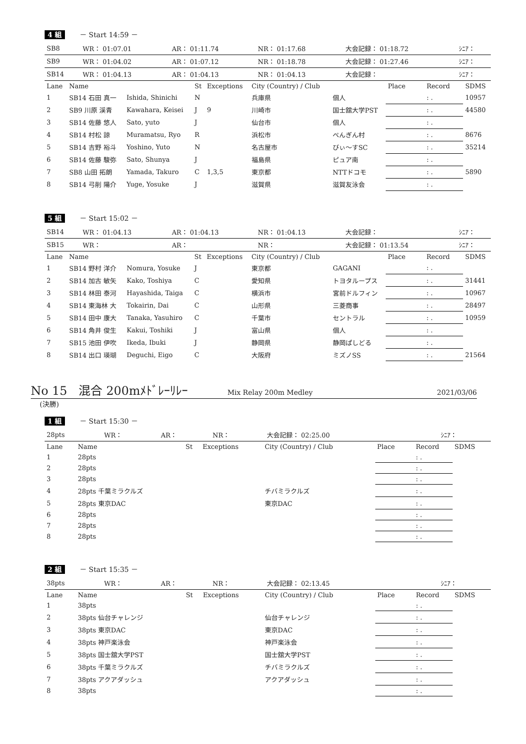4 組 － Start 14:59 －
| SB8 | WR： 01:07.01 | AR： 01:11.74 | NR： 01:17.68 | 大会記録： 01:18.72 | ｼﾆｱ： |
| SB9 | WR： 01:04.02 | AR： 01:07.12 | NR： 01:18.78 | 大会記録： 01:27.46 | ｼﾆｱ： |
| SB14 | WR： 01:04.13 | AR： 01:04.13 | NR： 01:04.13 | 大会記録： | ｼﾆｱ： |
| Lane | Name | | St | Exceptions | City (Country) / Club | | Place | Record | SDMS |
| --- | --- | --- | --- | --- | --- | --- | --- | --- | --- |
| 1 | SB14 石田 真一 | Ishida, Shinichi | N | | 兵庫県 | 個人 | | : . | 10957 |
| 2 | SB9 川原 渓青 | Kawahara, Keisei | J | 9 | 川崎市 | 国士舘大学PST | | : . | 44580 |
| 3 | SB14 佐藤 悠人 | Sato, yuto | J | | 仙台市 | 個人 | | : . | |
| 4 | SB14 村松 諒 | Muramatsu, Ryo | R | | 浜松市 | ぺんぎん村 | | : . | 8676 |
| 5 | SB14 吉野 裕斗 | Yoshino, Yuto | N | | 名古屋市 | びぃ～すSC | | : . | 35214 |
| 6 | SB14 佐藤 駿弥 | Sato, Shunya | J | | 福島県 | ピュア南 | | : . | |
| 7 | SB8 山田 拓朗 | Yamada, Takuro | C | 1,3,5 | 東京都 | NTTドコモ | | : . | 5890 |
| 8 | SB14 弓削 陽介 | Yuge, Yosuke | J | | 滋賀県 | 滋賀友泳会 | | : . | |
5 組 － Start 15:02 －
| SB14 | WR： 01:04.13 | AR： 01:04.13 | NR： 01:04.13 | 大会記録： | ｼﾆｱ： |
| SB15 | WR： | AR： | NR： | 大会記録： 01:13.54 | ｼﾆｱ： |
| Lane | Name | | St | Exceptions | City (Country) / Club | | Place | Record | SDMS |
| --- | --- | --- | --- | --- | --- | --- | --- | --- | --- |
| 1 | SB14 野村 洋介 | Nomura, Yosuke | J | | 東京都 | GAGANI | | : . | |
| 2 | SB14 加古 敏矢 | Kako, Toshiya | C | | 愛知県 | トヨタループス | | : . | 31441 |
| 3 | SB14 林田 泰河 | Hayashida, Taiga | C | | 横浜市 | 宮前ドルフィン | | : . | 10967 |
| 4 | SB14 東海林 大 | Tokairin, Dai | C | | 山形県 | 三菱商事 | | : . | 28497 |
| 5 | SB14 田中 康大 | Tanaka, Yasuhiro | C | | 千葉市 | セントラル | | : . | 10959 |
| 6 | SB14 角井 俊生 | Kakui, Toshiki | J | | 富山県 | 個人 | | : . | |
| 7 | SB15 池田 伊吹 | Ikeda, Ibuki | J | | 静岡県 | 静岡ぱしどる | | : . | |
| 8 | SB14 出口 瑛瑚 | Deguchi, Eigo | C | | 大阪府 | ミズノSS | | : . | 21564 |
No 15 混合 200mﾒﾄﾞﾚｰﾘﾚｰ Mix Relay 200m Medley 2021/03/06
(決勝)
1 組 － Start 15:30 －
| 28pts | WR： | AR： | NR： | 大会記録： 02:25.00 | ｼﾆｱ： |
| Lane | Name | St | Exceptions | City (Country) / Club | Place | Record | SDMS |
| --- | --- | --- | --- | --- | --- | --- | --- |
| 1 | 28pts | | | | | : . | |
| 2 | 28pts | | | | | : . | |
| 3 | 28pts | | | | | : . | |
| 4 | 28pts 千葉ミラクルズ | | | チバミラクルズ | | : . | |
| 5 | 28pts 東京DAC | | | 東京DAC | | : . | |
| 6 | 28pts | | | | | : . | |
| 7 | 28pts | | | | | : . | |
| 8 | 28pts | | | | | : . | |
2 組 － Start 15:35 －
| 38pts | WR： | AR： | NR： | 大会記録： 02:13.45 | ｼﾆｱ： |
| Lane | Name | St | Exceptions | City (Country) / Club | Place | Record | SDMS |
| --- | --- | --- | --- | --- | --- | --- | --- |
| 1 | 38pts | | | | | : . | |
| 2 | 38pts 仙台チャレンジ | | | 仙台チャレンジ | | : . | |
| 3 | 38pts 東京DAC | | | 東京DAC | | : . | |
| 4 | 38pts 神戸楽泳会 | | | 神戸楽泳会 | | : . | |
| 5 | 38pts 国士舘大学PST | | | 国士舘大学PST | | : . | |
| 6 | 38pts 千葉ミラクルズ | | | チバミラクルズ | | : . | |
| 7 | 38pts アクアダッシュ | | | アクアダッシュ | | : . | |
| 8 | 38pts | | | | | : . | |